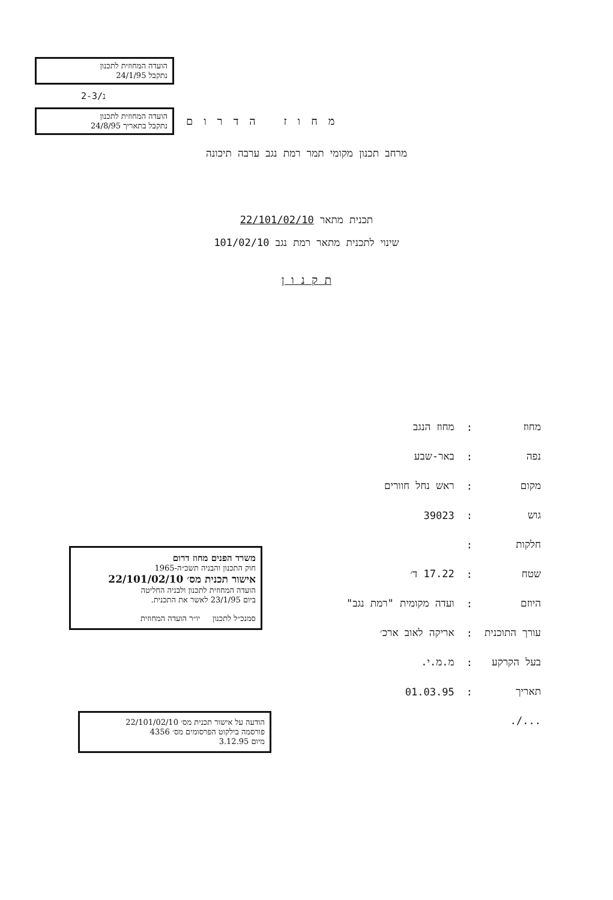הועדה המחוזית לתכנון
נתקבל 24/1/95
2-נ/3
הועדה המחוזית לתכנון
נתקבל בתאריך 24/8/95
מחוז הדרום
מרחב תכנון מקומי תמר רמת נגב ערבה תיכונה
תכנית מתאר 22/101/02/10
שינוי לתכנית מתאר רמת נגב 101/02/10
ת ק נ ו ן
| מחוז | : | מחוז הנגב |
| נפה | : | באר-שבע |
| מקום | : | ראש נחל חוורים |
| גוש | : | 39023 |
| חלקות | : | |
| שטח | : | 17.22 ד׳ |
| היוזם | : | ועדה מקומית "רמת נגב" |
| עורך התוכנית | : | אריקה לאוב ארכ׳ |
| בעל הקרקע | : | מ.מ.י. |
| תאריך | : | 01.03.95 |
| .../. | | |
משרד הפנים מחוז דרום
חוק התכנון והבניה תשכ״ה-1965
אישור תכנית מס׳ 22/101/02/10
הועדה המחוזית לתכנון ולבניה החליטה
ביום 23/1/95 לאשר את התכנית.
סמנכ״ל לתכנון יו״ר הועדה המחוזית
הודעה על אישור תכנית מס׳ 22/101/02/10
פורסמה בילקוט הפרסומים מס׳ 4356
מיום 3.12.95